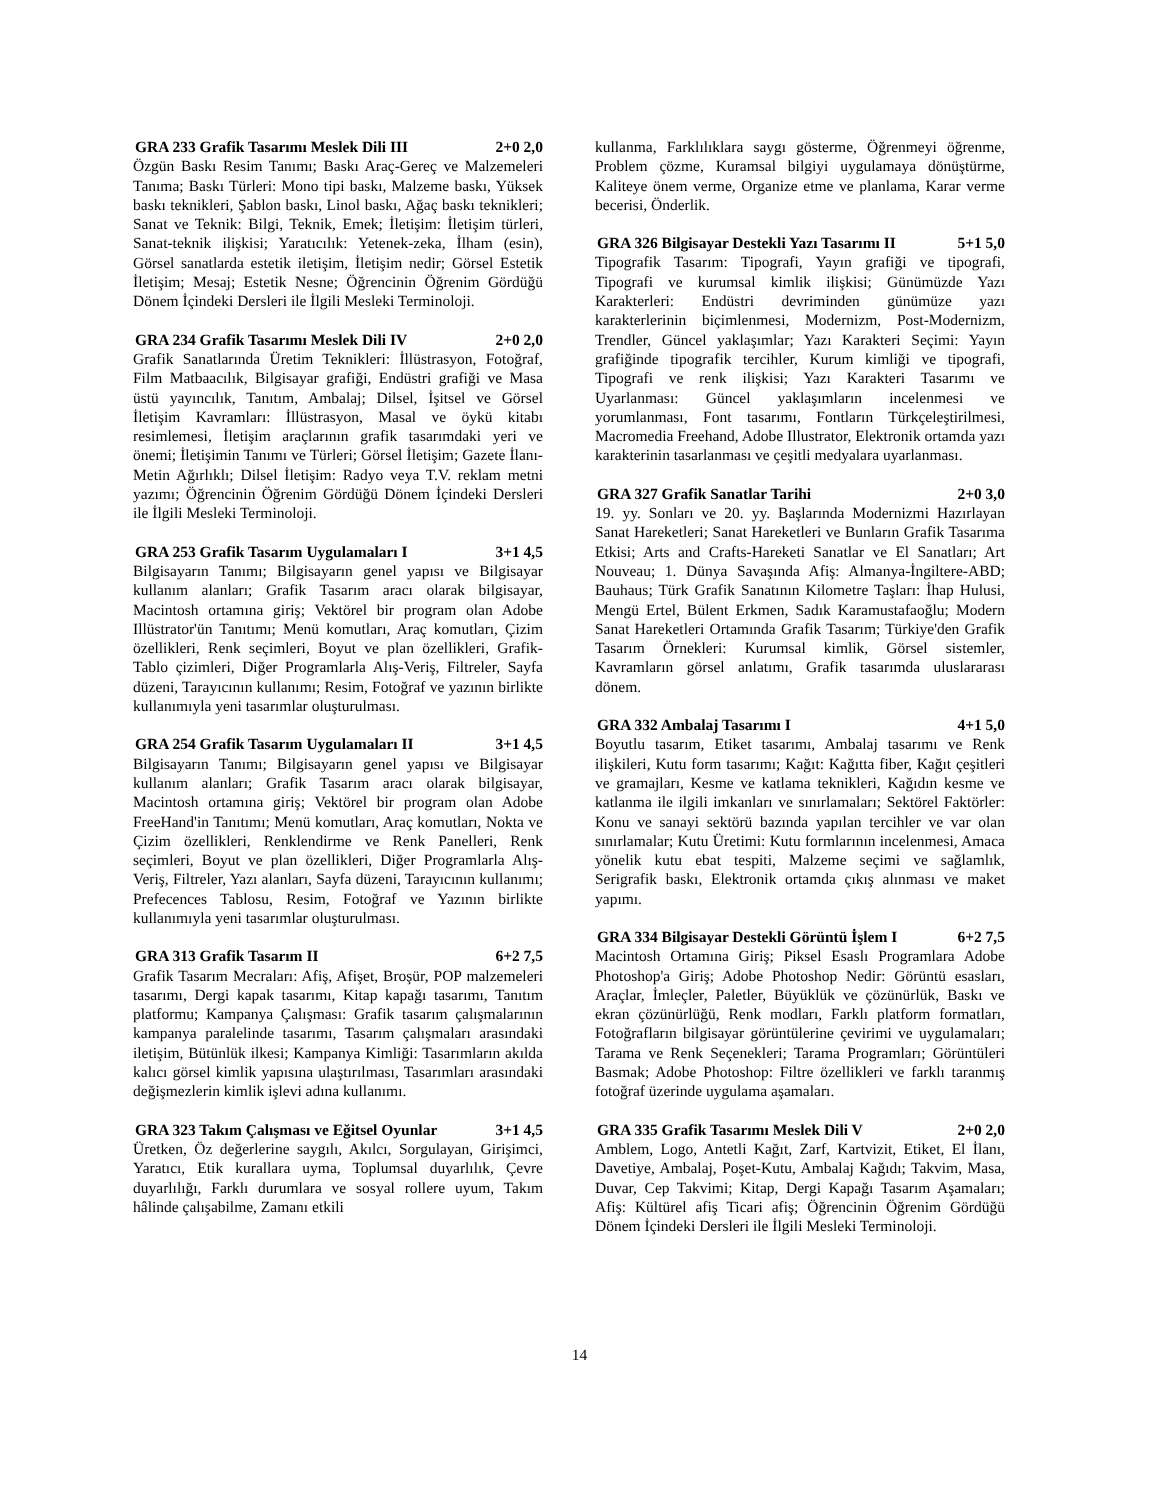GRA 233 Grafik Tasarımı Meslek Dili III 2+0 2,0
Özgün Baskı Resim Tanımı; Baskı Araç-Gereç ve Malzemeleri Tanıma; Baskı Türleri: Mono tipi baskı, Malzeme baskı, Yüksek baskı teknikleri, Şablon baskı, Linol baskı, Ağaç baskı teknikleri; Sanat ve Teknik: Bilgi, Teknik, Emek; İletişim: İletişim türleri, Sanat-teknik ilişkisi; Yaratıcılık: Yetenek-zeka, İlham (esin), Görsel sanatlarda estetik iletişim, İletişim nedir; Görsel Estetik İletişim; Mesaj; Estetik Nesne; Öğrencinin Öğrenim Gördüğü Dönem İçindeki Dersleri ile İlgili Mesleki Terminoloji.
GRA 234 Grafik Tasarımı Meslek Dili IV 2+0 2,0
Grafik Sanatlarında Üretim Teknikleri: İllüstrasyon, Fotoğraf, Film Matbaacılık, Bilgisayar grafiği, Endüstri grafiği ve Masa üstü yayıncılık, Tanıtım, Ambalaj; Dilsel, İşitsel ve Görsel İletişim Kavramları: İllüstrasyon, Masal ve öykü kitabı resimlemesi, İletişim araçlarının grafik tasarımdaki yeri ve önemi; İletişimin Tanımı ve Türleri; Görsel İletişim; Gazete İlanı-Metin Ağırlıklı; Dilsel İletişim: Radyo veya T.V. reklam metni yazımı; Öğrencinin Öğrenim Gördüğü Dönem İçindeki Dersleri ile İlgili Mesleki Terminoloji.
GRA 253 Grafik Tasarım Uygulamaları I 3+1 4,5
Bilgisayarın Tanımı; Bilgisayarın genel yapısı ve Bilgisayar kullanım alanları; Grafik Tasarım aracı olarak bilgisayar, Macintosh ortamına giriş; Vektörel bir program olan Adobe Illüstrator'ün Tanıtımı; Menü komutları, Araç komutları, Çizim özellikleri, Renk seçimleri, Boyut ve plan özellikleri, Grafik-Tablo çizimleri, Diğer Programlarla Alış-Veriş, Filtreler, Sayfa düzeni, Tarayıcının kullanımı; Resim, Fotoğraf ve yazının birlikte kullanımıyla yeni tasarımlar oluşturulması.
GRA 254 Grafik Tasarım Uygulamaları II 3+1 4,5
Bilgisayarın Tanımı; Bilgisayarın genel yapısı ve Bilgisayar kullanım alanları; Grafik Tasarım aracı olarak bilgisayar, Macintosh ortamına giriş; Vektörel bir program olan Adobe FreeHand'in Tanıtımı; Menü komutları, Araç komutları, Nokta ve Çizim özellikleri, Renklendirme ve Renk Panelleri, Renk seçimleri, Boyut ve plan özellikleri, Diğer Programlarla Alış-Veriş, Filtreler, Yazı alanları, Sayfa düzeni, Tarayıcının kullanımı; Prefecences Tablosu, Resim, Fotoğraf ve Yazının birlikte kullanımıyla yeni tasarımlar oluşturulması.
GRA 313 Grafik Tasarım II 6+2 7,5
Grafik Tasarım Mecraları: Afiş, Afişet, Broşür, POP malzemeleri tasarımı, Dergi kapak tasarımı, Kitap kapağı tasarımı, Tanıtım platformu; Kampanya Çalışması: Grafik tasarım çalışmalarının kampanya paralelinde tasarımı, Tasarım çalışmaları arasındaki iletişim, Bütünlük ilkesi; Kampanya Kimliği: Tasarımların akılda kalıcı görsel kimlik yapısına ulaştırılması, Tasarımları arasındaki değişmezlerin kimlik işlevi adına kullanımı.
GRA 323 Takım Çalışması ve Eğitsel Oyunlar 3+1 4,5
Üretken, Öz değerlerine saygılı, Akılcı, Sorgulayan, Girişimci, Yaratıcı, Etik kurallara uyma, Toplumsal duyarlılık, Çevre duyarlılığı, Farklı durumlara ve sosyal rollere uyum, Takım hâlinde çalışabilme, Zamanı etkili
kullanma, Farklılıklara saygı gösterme, Öğrenmeyi öğrenme, Problem çözme, Kuramsal bilgiyi uygulamaya dönüştürme, Kaliteye önem verme, Organize etme ve planlama, Karar verme becerisi, Önderlik.
GRA 326 Bilgisayar Destekli Yazı Tasarımı II 5+1 5,0
Tipografik Tasarım: Tipografi, Yayın grafiği ve tipografi, Tipografi ve kurumsal kimlik ilişkisi; Günümüzde Yazı Karakterleri: Endüstri devriminden günümüze yazı karakterlerinin biçimlenmesi, Modernizm, Post-Modernizm, Trendler, Güncel yaklaşımlar; Yazı Karakteri Seçimi: Yayın grafiğinde tipografik tercihler, Kurum kimliği ve tipografi, Tipografi ve renk ilişkisi; Yazı Karakteri Tasarımı ve Uyarlanması: Güncel yaklaşımların incelenmesi ve yorumlanması, Font tasarımı, Fontların Türkçeleştirilmesi, Macromedia Freehand, Adobe Illustrator, Elektronik ortamda yazı karakterinin tasarlanması ve çeşitli medyalara uyarlanması.
GRA 327 Grafik Sanatlar Tarihi 2+0 3,0
19. yy. Sonları ve 20. yy. Başlarında Modernizmi Hazırlayan Sanat Hareketleri; Sanat Hareketleri ve Bunların Grafik Tasarıma Etkisi; Arts and Crafts-Hareketi Sanatlar ve El Sanatları; Art Nouveau; 1. Dünya Savaşında Afiş: Almanya-İngiltere-ABD; Bauhaus; Türk Grafik Sanatının Kilometre Taşları: İhap Hulusi, Mengü Ertel, Bülent Erkmen, Sadık Karamustafaoğlu; Modern Sanat Hareketleri Ortamında Grafik Tasarım; Türkiye'den Grafik Tasarım Örnekleri: Kurumsal kimlik, Görsel sistemler, Kavramların görsel anlatımı, Grafik tasarımda uluslararası dönem.
GRA 332 Ambalaj Tasarımı I 4+1 5,0
Boyutlu tasarım, Etiket tasarımı, Ambalaj tasarımı ve Renk ilişkileri, Kutu form tasarımı; Kağıt: Kağıtta fiber, Kağıt çeşitleri ve gramajları, Kesme ve katlama teknikleri, Kağıdın kesme ve katlanma ile ilgili imkanları ve sınırlamaları; Sektörel Faktörler: Konu ve sanayi sektörü bazında yapılan tercihler ve var olan sınırlamalar; Kutu Üretimi: Kutu formlarının incelenmesi, Amaca yönelik kutu ebat tespiti, Malzeme seçimi ve sağlamlık, Serigrafik baskı, Elektronik ortamda çıkış alınması ve maket yapımı.
GRA 334 Bilgisayar Destekli Görüntü İşlem I 6+2 7,5
Macintosh Ortamına Giriş; Piksel Esaslı Programlara Adobe Photoshop'a Giriş; Adobe Photoshop Nedir: Görüntü esasları, Araçlar, İmleçler, Paletler, Büyüklük ve çözünürlük, Baskı ve ekran çözünürlüğü, Renk modları, Farklı platform formatları, Fotoğrafların bilgisayar görüntülerine çevirimi ve uygulamaları; Tarama ve Renk Seçenekleri; Tarama Programları; Görüntüleri Basmak; Adobe Photoshop: Filtre özellikleri ve farklı taranmış fotoğraf üzerinde uygulama aşamaları.
GRA 335 Grafik Tasarımı Meslek Dili V 2+0 2,0
Amblem, Logo, Antetli Kağıt, Zarf, Kartvizit, Etiket, El İlanı, Davetiye, Ambalaj, Poşet-Kutu, Ambalaj Kağıdı; Takvim, Masa, Duvar, Cep Takvimi; Kitap, Dergi Kapağı Tasarım Aşamaları; Afiş: Kültürel afiş Ticari afiş; Öğrencinin Öğrenim Gördüğü Dönem İçindeki Dersleri ile İlgili Mesleki Terminoloji.
14